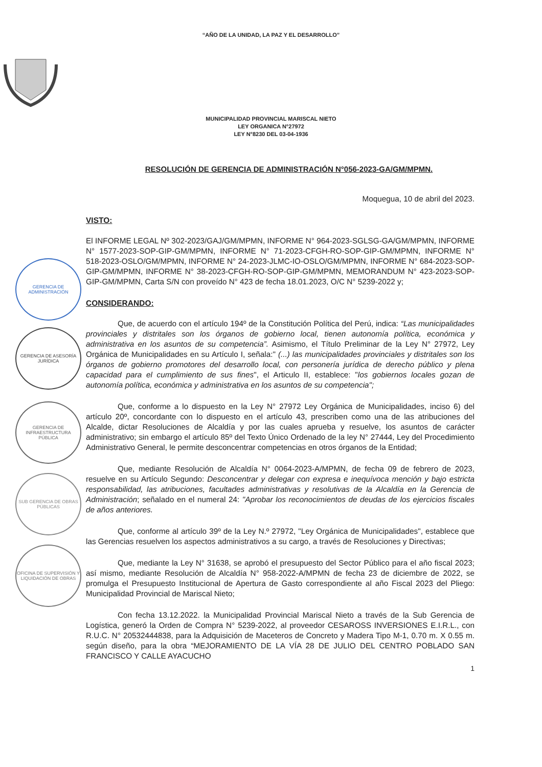GERENCIA DE ADMINISTRACIÓN
GERENCIA DE ASESORÍA JURÍDICA
GERENCIA DE INFRAESTRUCTURA PÚBLICA
SUB GERENCIA DE OBRAS PÚBLICAS
OFICINA DE SUPERVISIÓN Y LIQUIDACIÓN DE OBRAS
“AÑO DE LA UNIDAD, LA PAZ Y EL DESARROLLO”
MUNICIPALIDAD PROVINCIAL MARISCAL NIETO
LEY ORGANICA N°27972
LEY N°8230 DEL 03-04-1936
RESOLUCIÓN DE GERENCIA DE ADMINISTRACIÓN N°056-2023-GA/GM/MPMN.
Moquegua, 10 de abril del 2023.
VISTO:
El INFORME LEGAL Nº 302-2023/GAJ/GM/MPMN, INFORME N° 964-2023-SGLSG-GA/GM/MPMN, INFORME N° 1577-2023-SOP-GIP-GM/MPMN, INFORME N° 71-2023-CFGH-RO-SOP-GIP-GM/MPMN, INFORME N° 518-2023-OSLO/GM/MPMN, INFORME N° 24-2023-JLMC-IO-OSLO/GM/MPMN, INFORME N° 684-2023-SOP-GIP-GM/MPMN, INFORME N° 38-2023-CFGH-RO-SOP-GIP-GM/MPMN, MEMORANDUM N° 423-2023-SOP-GIP-GM/MPMN, Carta S/N con proveído N° 423 de fecha 18.01.2023, O/C N° 5239-2022 y;
CONSIDERANDO:
Que, de acuerdo con el artículo 194º de la Constitución Política del Perú, indica: “Las municipalidades provinciales y distritales son los órganos de gobierno local, tienen autonomía política, económica y administrativa en los asuntos de su competencia”. Asimismo, el Título Preliminar de la Ley N° 27972, Ley Orgánica de Municipalidades en su Artículo I, señala:" (...) las municipalidades provinciales y distritales son los órganos de gobierno promotores del desarrollo local, con personería jurídica de derecho público y plena capacidad para el cumplimiento de sus fines", el Articulo II, establece: "los gobiernos locales gozan de autonomía política, económica y administrativa en los asuntos de su competencia";
Que, conforme a lo dispuesto en la Ley N° 27972 Ley Orgánica de Municipalidades, inciso 6) del artículo 20º, concordante con lo dispuesto en el artículo 43, prescriben como una de las atribuciones del Alcalde, dictar Resoluciones de Alcaldía y por las cuales aprueba y resuelve, los asuntos de carácter administrativo; sin embargo el artículo 85º del Texto Único Ordenado de la ley N° 27444, Ley del Procedimiento Administrativo General, le permite desconcentrar competencias en otros órganos de la Entidad;
Que, mediante Resolución de Alcaldía N° 0064-2023-A/MPMN, de fecha 09 de febrero de 2023, resuelve en su Artículo Segundo: Desconcentrar y delegar con expresa e inequívoca mención y bajo estricta responsabilidad, las atribuciones, facultades administrativas y resolutivas de la Alcaldía en la Gerencia de Administración; señalado en el numeral 24: "Aprobar los reconocimientos de deudas de los ejercicios fiscales de años anteriores.
Que, conforme al artículo 39º de la Ley N.º 27972, "Ley Orgánica de Municipalidades", establece que las Gerencias resuelven los aspectos administrativos a su cargo, a través de Resoluciones y Directivas;
Que, mediante la Ley N° 31638, se aprobó el presupuesto del Sector Público para el año fiscal 2023; así mismo, mediante Resolución de Alcaldía N° 958-2022-A/MPMN de fecha 23 de diciembre de 2022, se promulga el Presupuesto Institucional de Apertura de Gasto correspondiente al año Fiscal 2023 del Pliego: Municipalidad Provincial de Mariscal Nieto;
Con fecha 13.12.2022. la Municipalidad Provincial Mariscal Nieto a través de la Sub Gerencia de Logística, generó la Orden de Compra N° 5239-2022, al proveedor CESAROSS INVERSIONES E.I.R.L., con R.U.C. N° 20532444838, para la Adquisición de Maceteros de Concreto y Madera Tipo M-1, 0.70 m. X 0.55 m. según diseño, para la obra “MEJORAMIENTO DE LA VÍA 28 DE JULIO DEL CENTRO POBLADO SAN FRANCISCO Y CALLE AYACUCHO
1